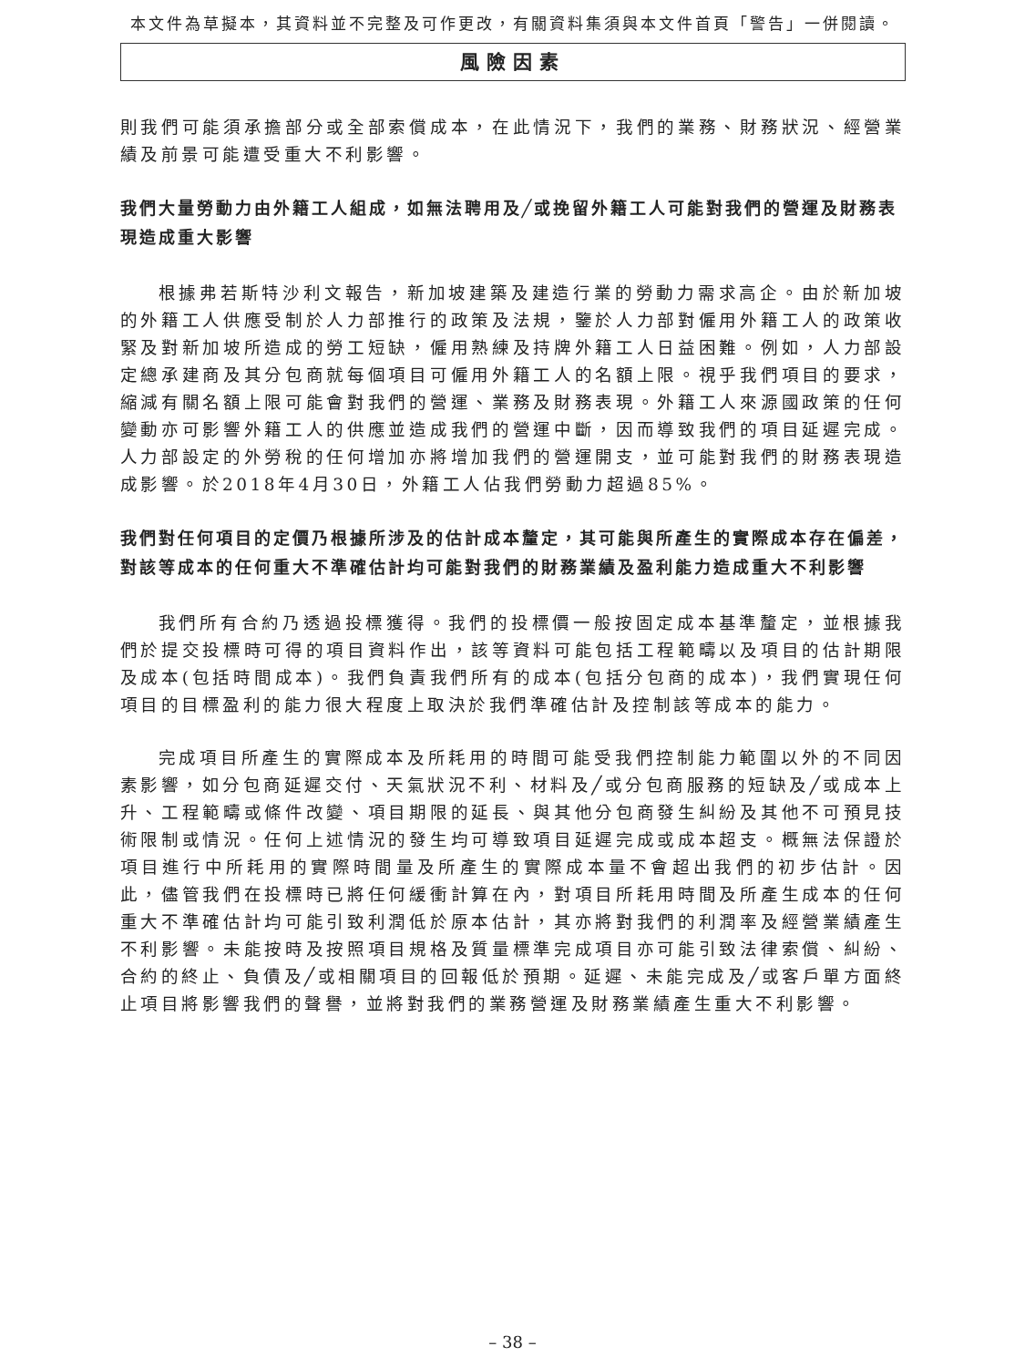本文件為草擬本，其資料並不完整及可作更改，有關資料集須與本文件首頁「警告」一併閱讀。
風險因素
則我們可能須承擔部分或全部索償成本，在此情況下，我們的業務、財務狀況、經營業績及前景可能遭受重大不利影響。
我們大量勞動力由外籍工人組成，如無法聘用及╱或挽留外籍工人可能對我們的營運及財務表現造成重大影響
根據弗若斯特沙利文報告，新加坡建築及建造行業的勞動力需求高企。由於新加坡的外籍工人供應受制於人力部推行的政策及法規，鑒於人力部對僱用外籍工人的政策收緊及對新加坡所造成的勞工短缺，僱用熟練及持牌外籍工人日益困難。例如，人力部設定總承建商及其分包商就每個項目可僱用外籍工人的名額上限。視乎我們項目的要求，縮減有關名額上限可能會對我們的營運、業務及財務表現。外籍工人來源國政策的任何變動亦可影響外籍工人的供應並造成我們的營運中斷，因而導致我們的項目延遲完成。人力部設定的外勞稅的任何增加亦將增加我們的營運開支，並可能對我們的財務表現造成影響。於2018年4月30日，外籍工人佔我們勞動力超過85%。
我們對任何項目的定價乃根據所涉及的估計成本釐定，其可能與所產生的實際成本存在偏差，對該等成本的任何重大不準確估計均可能對我們的財務業績及盈利能力造成重大不利影響
我們所有合約乃透過投標獲得。我們的投標價一般按固定成本基準釐定，並根據我們於提交投標時可得的項目資料作出，該等資料可能包括工程範疇以及項目的估計期限及成本(包括時間成本)。我們負責我們所有的成本(包括分包商的成本)，我們實現任何項目的目標盈利的能力很大程度上取決於我們準確估計及控制該等成本的能力。
完成項目所產生的實際成本及所耗用的時間可能受我們控制能力範圍以外的不同因素影響，如分包商延遲交付、天氣狀況不利、材料及╱或分包商服務的短缺及╱或成本上升、工程範疇或條件改變、項目期限的延長、與其他分包商發生糾紛及其他不可預見技術限制或情況。任何上述情況的發生均可導致項目延遲完成或成本超支。概無法保證於項目進行中所耗用的實際時間量及所產生的實際成本量不會超出我們的初步估計。因此，儘管我們在投標時已將任何緩衝計算在內，對項目所耗用時間及所產生成本的任何重大不準確估計均可能引致利潤低於原本估計，其亦將對我們的利潤率及經營業績產生不利影響。未能按時及按照項目規格及質量標準完成項目亦可能引致法律索償、糾紛、合約的終止、負債及╱或相關項目的回報低於預期。延遲、未能完成及╱或客戶單方面終止項目將影響我們的聲譽，並將對我們的業務營運及財務業績產生重大不利影響。
– 38 –